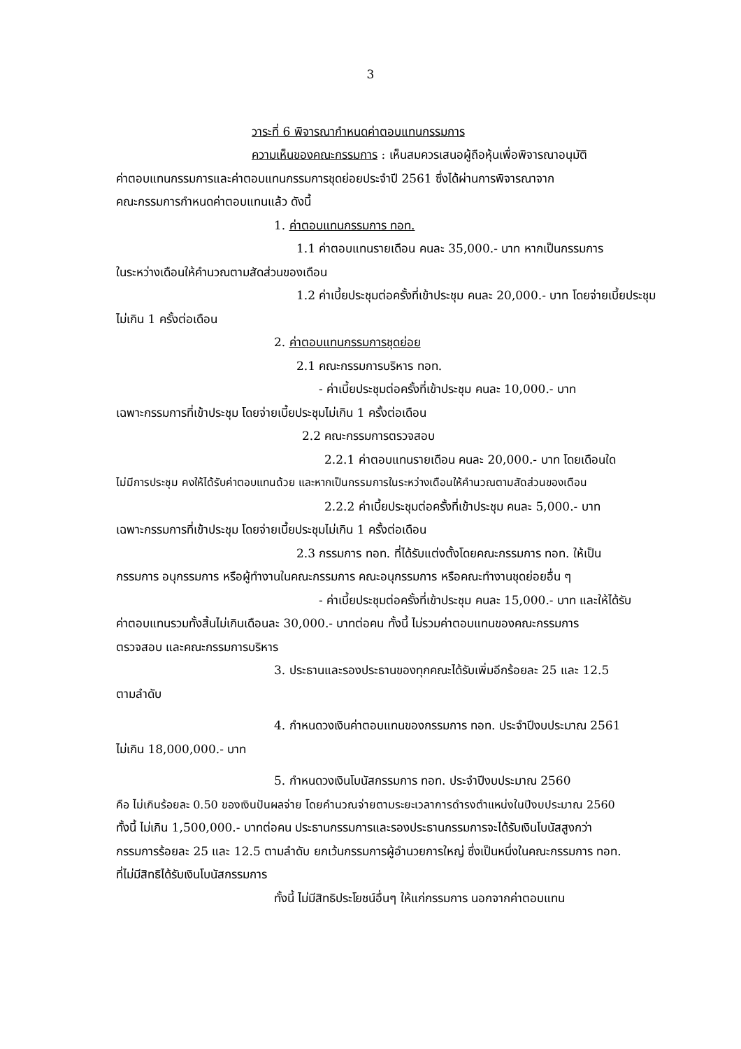3
วาระที่ 6 พิจารณากำหนดค่าตอบแทนกรรมการ
ความเห็นของคณะกรรมการ : เห็นสมควรเสนอผู้ถือหุ้นเพื่อพิจารณาอนุมัติ
ค่าตอบแทนกรรมการและค่าตอบแทนกรรมการชุดย่อยประจำปี 2561 ซึ่งได้ผ่านการพิจารณาจาก
คณะกรรมการกำหนดค่าตอบแทนแล้ว ดังนี้
1. ค่าตอบแทนกรรมการ ทอท.
1.1 ค่าตอบแทนรายเดือน คนละ 35,000.- บาท หากเป็นกรรมการ
ในระหว่างเดือนให้คำนวณตามสัดส่วนของเดือน
1.2 ค่าเบี้ยประชุมต่อครั้งที่เข้าประชุม คนละ 20,000.- บาท โดยจ่ายเบี้ยประชุม
ไม่เกิน 1 ครั้งต่อเดือน
2. ค่าตอบแทนกรรมการชุดย่อย
2.1 คณะกรรมการบริหาร ทอท.
- ค่าเบี้ยประชุมต่อครั้งที่เข้าประชุม คนละ 10,000.- บาท
เฉพาะกรรมการที่เข้าประชุม โดยจ่ายเบี้ยประชุมไม่เกิน 1 ครั้งต่อเดือน
2.2 คณะกรรมการตรวจสอบ
2.2.1 ค่าตอบแทนรายเดือน คนละ 20,000.- บาท โดยเดือนใด
ไม่มีการประชุม คงให้ได้รับค่าตอบแทนด้วย และหากเป็นกรรมการในระหว่างเดือนให้คำนวณตามสัดส่วนของเดือน
2.2.2 ค่าเบี้ยประชุมต่อครั้งที่เข้าประชุม คนละ 5,000.- บาท
เฉพาะกรรมการที่เข้าประชุม โดยจ่ายเบี้ยประชุมไม่เกิน 1 ครั้งต่อเดือน
2.3 กรรมการ ทอท. ที่ได้รับแต่งตั้งโดยคณะกรรมการ ทอท. ให้เป็น
กรรมการ อนุกรรมการ หรือผู้ทำงานในคณะกรรมการ คณะอนุกรรมการ หรือคณะทำงานชุดย่อยอื่น ๆ
- ค่าเบี้ยประชุมต่อครั้งที่เข้าประชุม คนละ 15,000.- บาท และให้ได้รับ
ค่าตอบแทนรวมทั้งสิ้นไม่เกินเดือนละ 30,000.- บาทต่อคน ทั้งนี้ ไม่รวมค่าตอบแทนของคณะกรรมการ
ตรวจสอบ และคณะกรรมการบริหาร
3. ประธานและรองประธานของทุกคณะได้รับเพิ่มอีกร้อยละ 25 และ 12.5
ตามลำดับ
4. กำหนดวงเงินค่าตอบแทนของกรรมการ ทอท. ประจำปีงบประมาณ 2561
ไม่เกิน 18,000,000.- บาท
5. กำหนดวงเงินโบนัสกรรมการ ทอท. ประจำปีงบประมาณ 2560
คือ ไม่เกินร้อยละ 0.50 ของเงินปันผลจ่าย โดยคำนวณจ่ายตามระยะเวลาการดำรงตำแหน่งในปีงบประมาณ 2560
ทั้งนี้ ไม่เกิน 1,500,000.- บาทต่อคน ประธานกรรมการและรองประธานกรรมการจะได้รับเงินโบนัสสูงกว่า
กรรมการร้อยละ 25 และ 12.5 ตามลำดับ ยกเว้นกรรมการผู้อำนวยการใหญ่ ซึ่งเป็นหนึ่งในคณะกรรมการ ทอท.
ที่ไม่มีสิทธิได้รับเงินโบนัสกรรมการ
ทั้งนี้ ไม่มีสิทธิประโยชน์อื่นๆ ให้แก่กรรมการ นอกจากค่าตอบแทน